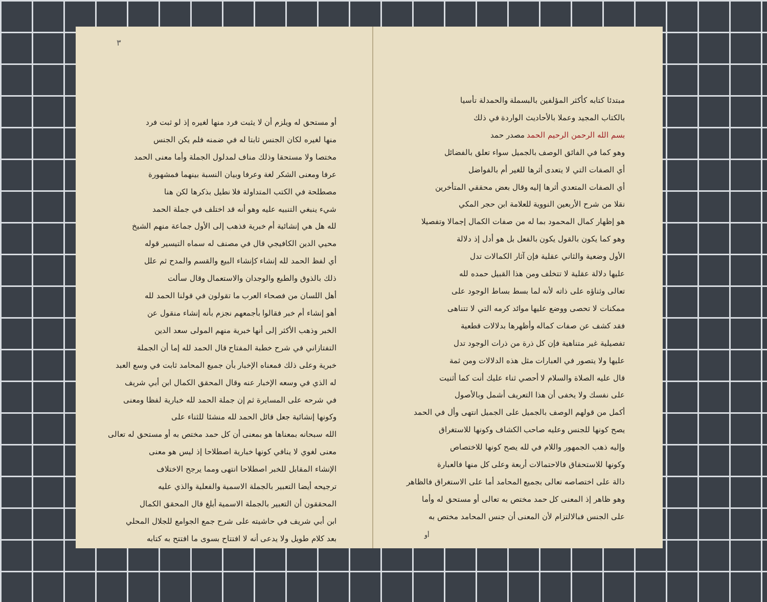مبتدئا كتابه كأكثر المؤلفين بالبسملة والحمدلة تأسيا
بالكتاب المجيد وعملا بالأحاديث الواردة في ذلك
بسم الله الرحمن الرحيم الحمد مصدر حمد
وهو كما في الفائق الوصف بالجميل سواء تعلق بالفضائل
أي الصفات التي لا يتعدى أثرها للغير أم بالفواضل
أي الصفات المتعدي أثرها إليه وقال بعض محققي المتأخرين
نقلا من شرح الأربعين النووية للعلامة ابن حجر المكي
هو إظهار كمال المحمود بما له من صفات الكمال إجمالا وتفصيلا
وهو كما يكون بالقول يكون بالفعل بل هو أدل إذ دلالة
الأول وضعية والثاني عقلية فإن آثار الكمالات تدل
عليها دلالة عقلية لا تتخلف ومن هذا القبيل حمده لله
تعالى وثناؤه على ذاته لأنه لما بسط بساط الوجود على
ممكنات لا تحصى ووضع عليها موائد كرمه التي لا تتناهى
فقد كشف عن صفات كماله وأظهرها بدلالات قطعية
تفصيلية غير متناهية فإن كل ذرة من ذرات الوجود تدل
عليها ولا يتصور في العبارات مثل هذه الدلالات ومن ثمة
قال عليه الصلاة والسلام لا أحصي ثناء عليك أنت كما أثنيت
على نفسك ولا يخفى أن هذا التعريف أشمل وبالأصول
أكمل من قولهم الوصف بالجميل على الجميل انتهى وأل في الحمد
يصح كونها للجنس وعليه صاحب الكشاف وكونها للاستغراق
وإليه ذهب الجمهور واللام في لله يصح كونها للاختصاص
وكونها للاستحقاق فالاحتمالات أربعة وعلى كل منها فالعبارة
دالة على اختصاصه تعالى بجميع المحامد أما على الاستغراق فالظاهر
وهو ظاهر إذ المعنى كل حمد مختص به تعالى أو مستحق له وأما
على الجنس فبالالتزام لأن المعنى أن جنس المحامد مختص به
أو
٣
أو مستحق له ويلزم أن لا يثبت فرد منها لغيره إذ لو ثبت فرد
منها لغيره لكان الجنس ثابتا له في ضمنه فلم يكن الجنس
مختصا ولا مستحقا وذلك مناف لمدلول الجملة وأما معنى الحمد
عرفا ومعنى الشكر لغة وعرفا وبيان النسبة بينهما فمشهورة
مصطلحة في الكتب المتداولة فلا نطيل بذكرها لكن هنا
شيء ينبغي التنبيه عليه وهو أنه قد اختلف في جملة الحمد
لله هل هي إنشائية أم خبرية فذهب إلى الأول جماعة منهم الشيخ
محيي الدين الكافيجي قال في مصنف له سماه التيسير قوله
أي لفظ الحمد لله إنشاء كإنشاء البيع والقسم والمدح ثم علل
ذلك بالذوق والطبع والوجدان والاستعمال وقال سألت
أهل اللسان من فصحاء العرب ما تقولون في قولنا الحمد لله
أهو إنشاء أم خبر فقالوا بأجمعهم نجزم بأنه إنشاء منقول عن
الخبر وذهب الأكثر إلى أنها خبرية منهم المولى سعد الدين
التفتازاني في شرح خطبة المفتاح قال الحمد لله إما أن الجملة
خبرية وعلى ذلك فمعناه الإخبار بأن جميع المحامد ثابت في وسع العبد
له الذي في وسعه الإخبار عنه وقال المحقق الكمال ابن أبي شريف
في شرحه على المسايرة ثم إن جملة الحمد لله خبارية لفظا ومعنى
وكونها إنشائية جعل قائل الحمد لله منشئا للثناء على
الله سبحانه بمعناها هو بمعنى أن كل حمد مختص به أو مستحق له تعالى
معنى لغوي لا ينافي كونها خبارية اصطلاحا إذ ليس هو معنى
الإنشاء المقابل للخبر اصطلاحا انتهى ومما يرجح الاختلاف
ترجيحه أيضا التعبير بالجملة الاسمية والفعلية والذي عليه
المحققون أن التعبير بالجملة الاسمية أبلغ قال المحقق الكمال
ابن أبي شريف في حاشيته على شرح جمع الجوامع للجلال المحلي
بعد كلام طويل ولا يدعى أنه لا افتتاح بسوى ما افتتح به كتابه